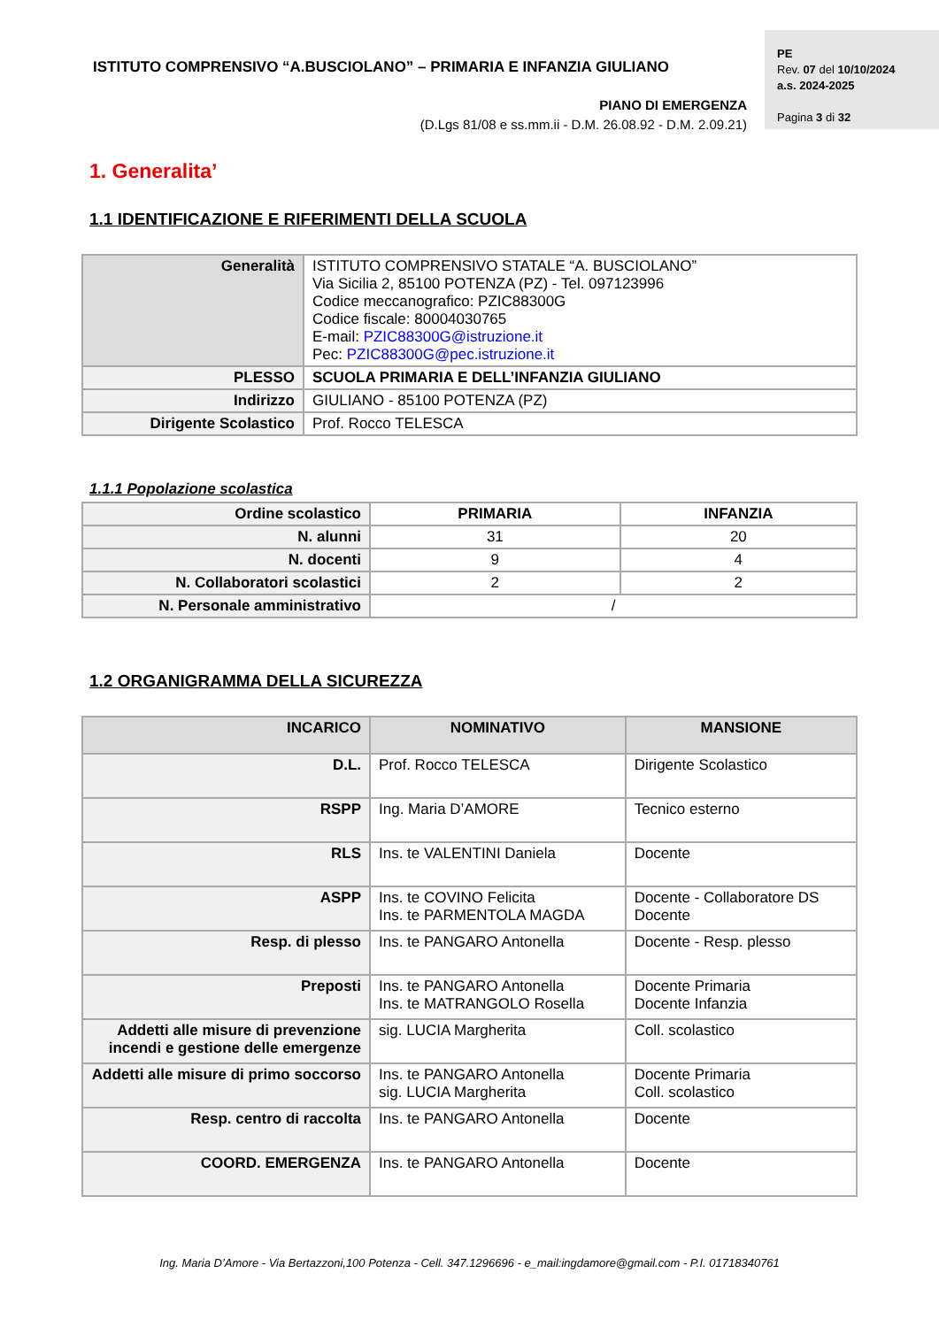ISTITUTO COMPRENSIVO “A.BUSCIOLANO” – PRIMARIA E INFANZIA GIULIANO
PE
Rev. 07 del 10/10/2024
a.s. 2024-2025
Pagina 3 di 32
PIANO DI EMERGENZA
(D.Lgs 81/08 e ss.mm.ii - D.M. 26.08.92 - D.M. 2.09.21)
1. Generalita’
1.1 IDENTIFICAZIONE E RIFERIMENTI DELLA SCUOLA
| Generalità | ISTITUTO COMPRENSIVO STATALE “A. BUSCIOLANO” Via Sicilia 2, 85100 POTENZA (PZ) - Tel. 097123996 Codice meccanografico: PZIC88300G Codice fiscale: 80004030765 E-mail: PZIC88300G@istruzione.it Pec: PZIC88300G@pec.istruzione.it |
| PLESSO | SCUOLA PRIMARIA E DELL’INFANZIA GIULIANO |
| Indirizzo | GIULIANO - 85100 POTENZA (PZ) |
| Dirigente Scolastico | Prof. Rocco TELESCA |
1.1.1 Popolazione scolastica
| Ordine scolastico | PRIMARIA | INFANZIA |
| N. alunni | 31 | 20 |
| N. docenti | 9 | 4 |
| N. Collaboratori scolastici | 2 | 2 |
| N. Personale amministrativo | / | |
1.2 ORGANIGRAMMA DELLA SICUREZZA
| INCARICO | NOMINATIVO | MANSIONE |
| --- | --- | --- |
| D.L. | Prof. Rocco TELESCA | Dirigente Scolastico |
| RSPP | Ing. Maria D’AMORE | Tecnico esterno |
| RLS | Ins. te VALENTINI Daniela | Docente |
| ASPP | Ins. te COVINO Felicita Ins. te PARMENTOLA MAGDA | Docente - Collaboratore DS Docente |
| Resp. di plesso | Ins. te PANGARO Antonella | Docente - Resp. plesso |
| Preposti | Ins. te PANGARO Antonella Ins. te MATRANGOLO Rosella | Docente Primaria Docente Infanzia |
| Addetti alle misure di prevenzione incendi e gestione delle emergenze | sig. LUCIA Margherita | Coll. scolastico |
| Addetti alle misure di primo soccorso | Ins. te PANGARO Antonella sig. LUCIA Margherita | Docente Primaria Coll. scolastico |
| Resp. centro di raccolta | Ins. te PANGARO Antonella | Docente |
| COORD. EMERGENZA | Ins. te PANGARO Antonella | Docente |
Ing. Maria D’Amore - Via Bertazzoni,100 Potenza - Cell. 347.1296696 - e_mail:ingdamore@gmail.com - P.I. 01718340761